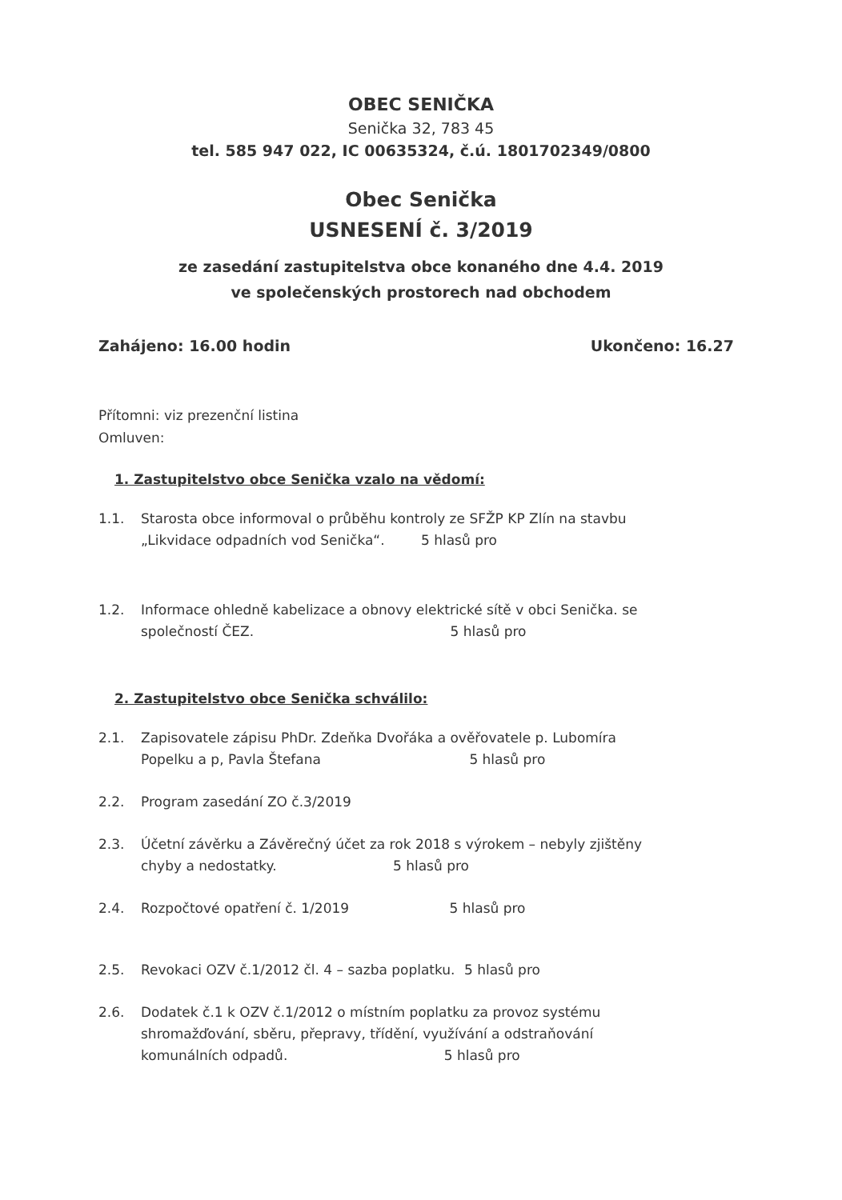OBEC SENIČKA
Senička 32, 783 45
tel. 585 947 022, IC 00635324, č.ú. 1801702349/0800
Obec Senička
USNESENÍ č. 3/2019
ze zasedání zastupitelstva obce konaného dne 4.4. 2019
ve společenských prostorech nad obchodem
Zahájeno: 16.00 hodin Ukončeno: 16.27
Přítomni: viz prezenční listina
Omluven:
1. Zastupitelstvo obce Senička vzalo na vědomí:
1.1. Starosta obce informoval o průběhu kontroly ze SFŽP KP Zlín na stavbu „Likvidace odpadních vod Senička“. 5 hlasů pro
1.2. Informace ohledně kabelizace a obnovy elektrické sítě v obci Senička. se společností ČEZ. 5 hlasů pro
2. Zastupitelstvo obce Senička schválilo:
2.1. Zapisovatele zápisu PhDr. Zdeňka Dvořáka a ověřovatele p. Lubomíra Popelku a p, Pavla Štefana 5 hlasů pro
2.2. Program zasedání ZO č.3/2019
2.3. Účetní závěrku a Závěrečný účet za rok 2018 s výrokem – nebyly zjištěny chyby a nedostatky. 5 hlasů pro
2.4. Rozpočtové opatření č. 1/2019 5 hlasů pro
2.5. Revokaci OZV č.1/2012 čl. 4 – sazba poplatku. 5 hlasů pro
2.6. Dodatek č.1 k OZV č.1/2012 o místním poplatku za provoz systému shromažďování, sběru, přepravy, třídění, využívání a odstraňování komunálních odpadů. 5 hlasů pro